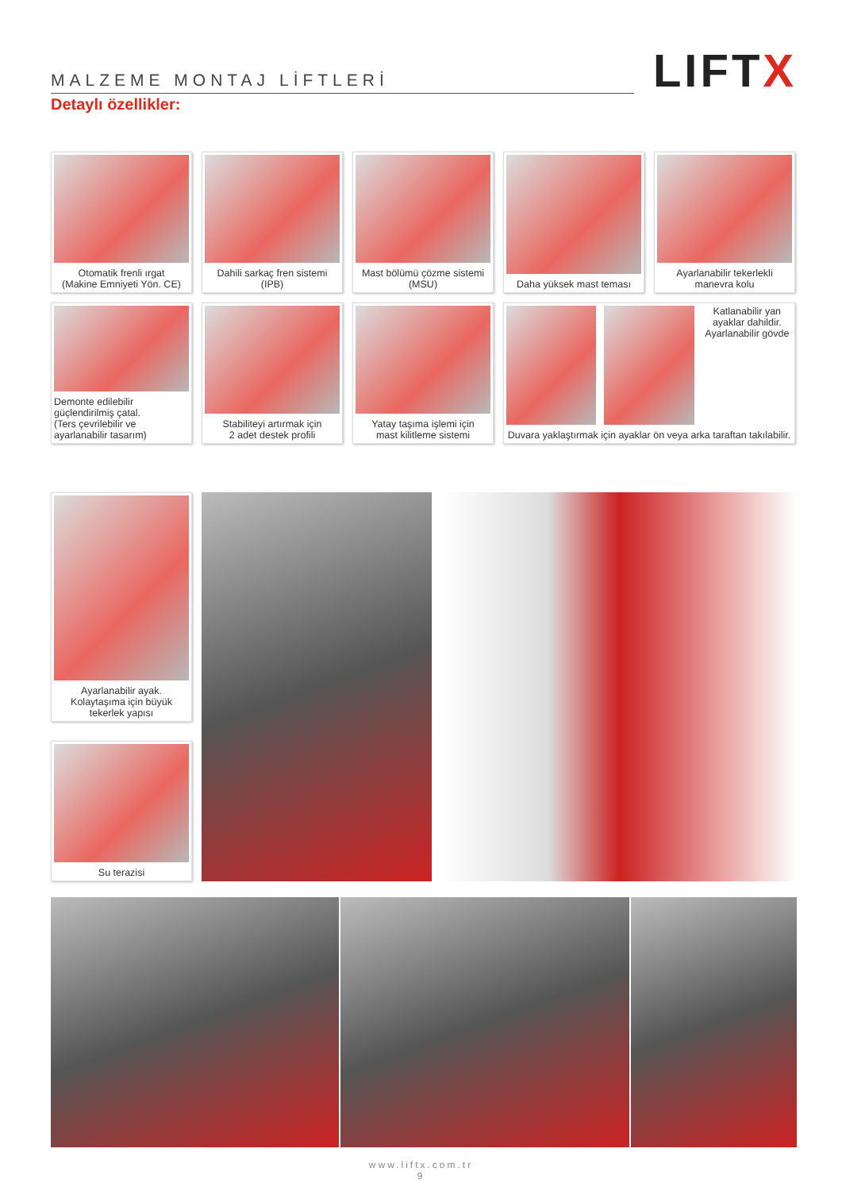MALZEME MONTAJ LİFTLERİ
LIFTX
Detaylı özellikler:
Otomatik frenli ırgat
(Makine Emniyeti Yön. CE)
Dahili sarkaç fren sistemi (IPB)
Mast bölümü çözme sistemi
(MSU)
Daha yüksek mast teması
Ayarlanabilir tekerlekli
manevra kolu
Demonte edilebilir
güçlendirilmiş çatal.
(Ters çevrilebilir ve
ayarlanabilir tasarım)
Stabiliteyi artırmak için
2 adet destek profili
Yatay taşıma işlemi için
mast kilitleme sistemi
Katlanabilir yan
ayaklar dahildir.
Ayarlanabilir gövde
Duvara yaklaştırmak için ayaklar ön veya arka taraftan takılabilir.
Ayarlanabilir ayak.
Kolaytaşıma için büyük
tekerlek yapısı
Su terazisi
www.liftx.com.tr
9